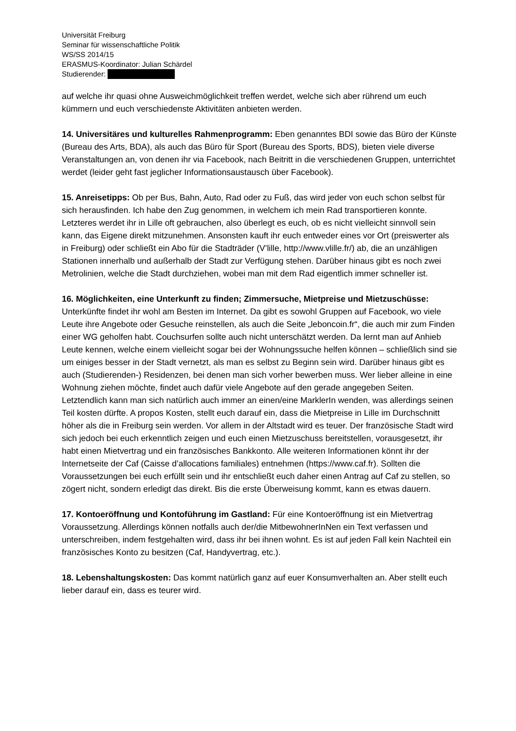Universität Freiburg
Seminar für wissenschaftliche Politik
WS/SS 2014/15
ERASMUS-Koordinator: Julian Schärdel
Studierender:
auf welche ihr quasi ohne Ausweichmöglichkeit treffen werdet, welche sich aber rührend um euch kümmern und euch verschiedenste Aktivitäten anbieten werden.
14. Universitäres und kulturelles Rahmenprogramm: Eben genanntes BDI sowie das Büro der Künste (Bureau des Arts, BDA), als auch das Büro für Sport (Bureau des Sports, BDS), bieten viele diverse Veranstaltungen an, von denen ihr via Facebook, nach Beitritt in die verschiedenen Gruppen, unterrichtet werdet (leider geht fast jeglicher Informationsaustausch über Facebook).
15. Anreisetipps: Ob per Bus, Bahn, Auto, Rad oder zu Fuß, das wird jeder von euch schon selbst für sich herausfinden. Ich habe den Zug genommen, in welchem ich mein Rad transportieren konnte. Letzteres werdet ihr in Lille oft gebrauchen, also überlegt es euch, ob es nicht vielleicht sinnvoll sein kann, das Eigene direkt mitzunehmen. Ansonsten kauft ihr euch entweder eines vor Ort (preiswerter als in Freiburg) oder schließt ein Abo für die Stadträder (V’lille, http://www.vlille.fr/) ab, die an unzähligen Stationen innerhalb und außerhalb der Stadt zur Verfügung stehen. Darüber hinaus gibt es noch zwei Metrolinien, welche die Stadt durchziehen, wobei man mit dem Rad eigentlich immer schneller ist.
16. Möglichkeiten, eine Unterkunft zu finden; Zimmersuche, Mietpreise und Mietzuschüsse: Unterkünfte findet ihr wohl am Besten im Internet. Da gibt es sowohl Gruppen auf Facebook, wo viele Leute ihre Angebote oder Gesuche reinstellen, als auch die Seite „leboncoin.fr“, die auch mir zum Finden einer WG geholfen habt. Couchsurfen sollte auch nicht unterschätzt werden. Da lernt man auf Anhieb Leute kennen, welche einem vielleicht sogar bei der Wohnungssuche helfen können – schließlich sind sie um einiges besser in der Stadt vernetzt, als man es selbst zu Beginn sein wird. Darüber hinaus gibt es auch (Studierenden-) Residenzen, bei denen man sich vorher bewerben muss. Wer lieber alleine in eine Wohnung ziehen möchte, findet auch dafür viele Angebote auf den gerade angegeben Seiten. Letztendlich kann man sich natürlich auch immer an einen/eine MarklerIn wenden, was allerdings seinen Teil kosten dürfte. A propos Kosten, stellt euch darauf ein, dass die Mietpreise in Lille im Durchschnitt höher als die in Freiburg sein werden. Vor allem in der Altstadt wird es teuer. Der französische Stadt wird sich jedoch bei euch erkenntlich zeigen und euch einen Mietzuschuss bereitstellen, vorausgesetzt, ihr habt einen Mietvertrag und ein französisches Bankkonto. Alle weiteren Informationen könnt ihr der Internetseite der Caf (Caisse d’allocations familiales) entnehmen (https://www.caf.fr). Sollten die Voraussetzungen bei euch erfüllt sein und ihr entschließt euch daher einen Antrag auf Caf zu stellen, so zögert nicht, sondern erledigt das direkt. Bis die erste Überweisung kommt, kann es etwas dauern.
17. Kontoeröffnung und Kontoführung im Gastland: Für eine Kontoeröffnung ist ein Mietvertrag Voraussetzung. Allerdings können notfalls auch der/die MitbewohnerInNen ein Text verfassen und unterschreiben, indem festgehalten wird, dass ihr bei ihnen wohnt. Es ist auf jeden Fall kein Nachteil ein französisches Konto zu besitzen (Caf, Handyvertrag, etc.).
18. Lebenshaltungskosten: Das kommt natürlich ganz auf euer Konsumverhalten an. Aber stellt euch lieber darauf ein, dass es teurer wird.